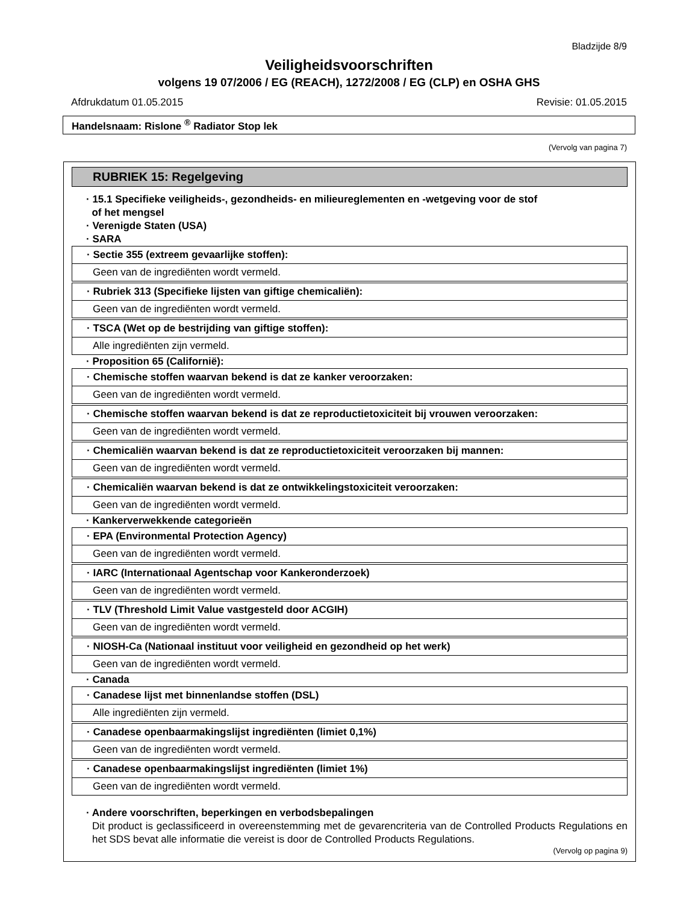Bladzijde 8/9
Veiligheidsvoorschriften
volgens 19 07/2006 / EG (REACH), 1272/2008 / EG (CLP) en OSHA GHS
Afdrukdatum 01.05.2015 Revisie: 01.05.2015
Handelsnaam: Rislone <sup>®</sup> Radiator Stop lek
(Vervolg van pagina 7)
RUBRIEK 15: Regelgeving
· 15.1 Specifieke veiligheids-, gezondheids- en milieureglementen en -wetgeving voor de stof
of het mengsel
· Verenigde Staten (USA)
· SARA
· Sectie 355 (extreem gevaarlijke stoffen):
Geen van de ingrediënten wordt vermeld.
· Rubriek 313 (Specifieke lijsten van giftige chemicaliën):
Geen van de ingrediënten wordt vermeld.
· TSCA (Wet op de bestrijding van giftige stoffen):
Alle ingrediënten zijn vermeld.
· Proposition 65 (Californië):
· Chemische stoffen waarvan bekend is dat ze kanker veroorzaken:
Geen van de ingrediënten wordt vermeld.
· Chemische stoffen waarvan bekend is dat ze reproductietoxiciteit bij vrouwen veroorzaken:
Geen van de ingrediënten wordt vermeld.
· Chemicaliën waarvan bekend is dat ze reproductietoxiciteit veroorzaken bij mannen:
Geen van de ingrediënten wordt vermeld.
· Chemicaliën waarvan bekend is dat ze ontwikkelingstoxiciteit veroorzaken:
Geen van de ingrediënten wordt vermeld.
· Kankerverwekkende categorieën
· EPA (Environmental Protection Agency)
Geen van de ingrediënten wordt vermeld.
· IARC (Internationaal Agentschap voor Kankeronderzoek)
Geen van de ingrediënten wordt vermeld.
· TLV (Threshold Limit Value vastgesteld door ACGIH)
Geen van de ingrediënten wordt vermeld.
· NIOSH-Ca (Nationaal instituut voor veiligheid en gezondheid op het werk)
Geen van de ingrediënten wordt vermeld.
· Canada
· Canadese lijst met binnenlandse stoffen (DSL)
Alle ingrediënten zijn vermeld.
· Canadese openbaarmakingslijst ingrediënten (limiet 0,1%)
Geen van de ingrediënten wordt vermeld.
· Canadese openbaarmakingslijst ingrediënten (limiet 1%)
Geen van de ingrediënten wordt vermeld.
· Andere voorschriften, beperkingen en verbodsbepalingen
Dit product is geclassificeerd in overeenstemming met de gevarencriteria van de Controlled Products Regulations en het SDS bevat alle informatie die vereist is door de Controlled Products Regulations.
(Vervolg op pagina 9)